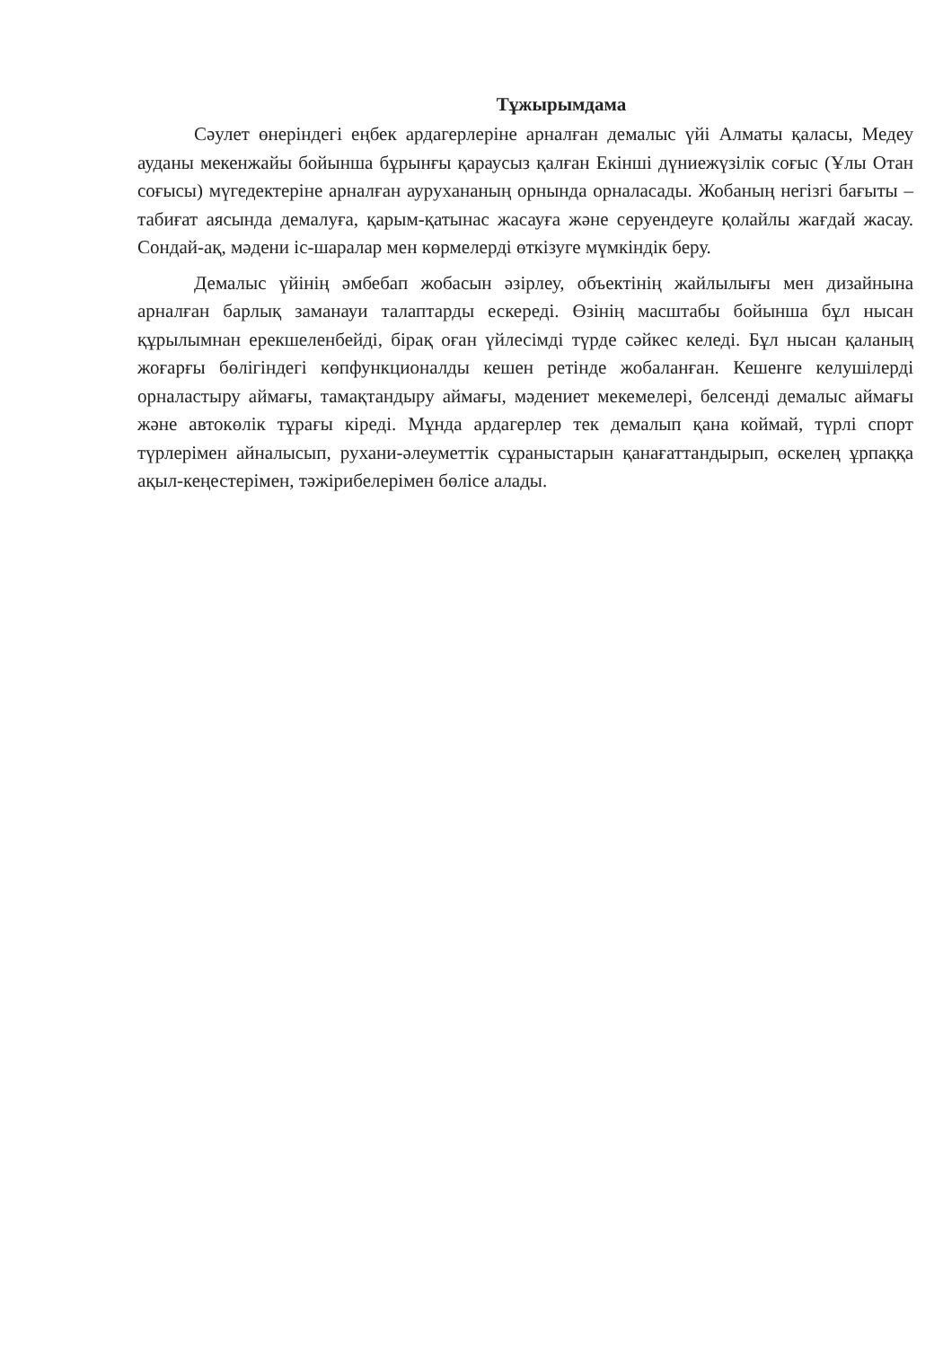Тұжырымдама
Сәулет өнеріндегі еңбек ардагерлеріне арналған демалыс үйі Алматы қаласы, Медеу ауданы мекенжайы бойынша бұрынғы қараусыз қалған Екінші дүниежүзілік соғыс (Ұлы Отан соғысы) мүгедектеріне арналған аурухананың орнында орналасады. Жобаның негізгі бағыты – табиғат аясында демалуға, қарым-қатынас жасауға және серуендеуге қолайлы жағдай жасау. Сондай-ақ, мәдени іс-шаралар мен көрмелерді өткізуге мүмкіндік беру.
Демалыс үйінің әмбебап жобасын әзірлеу, объектінің жайлылығы мен дизайнына арналған барлық заманауи талаптарды ескереді. Өзінің масштабы бойынша бұл нысан құрылымнан ерекшеленбейді, бірақ оған үйлесімді түрде сәйкес келеді. Бұл нысан қаланың жоғарғы бөлігіндегі көпфункционалды кешен ретінде жобаланған. Кешенге келушілерді орналастыру аймағы, тамақтандыру аймағы, мәдениет мекемелері, белсенді демалыс аймағы және автокөлік тұрағы кіреді. Мұнда ардагерлер тек демалып қана коймай, түрлі спорт түрлерімен айналысып, рухани-әлеуметтік сұраныстарын қанағаттандырып, өскелең ұрпаққа ақыл-кеңестерімен, тәжірибелерімен бөлісе алады.